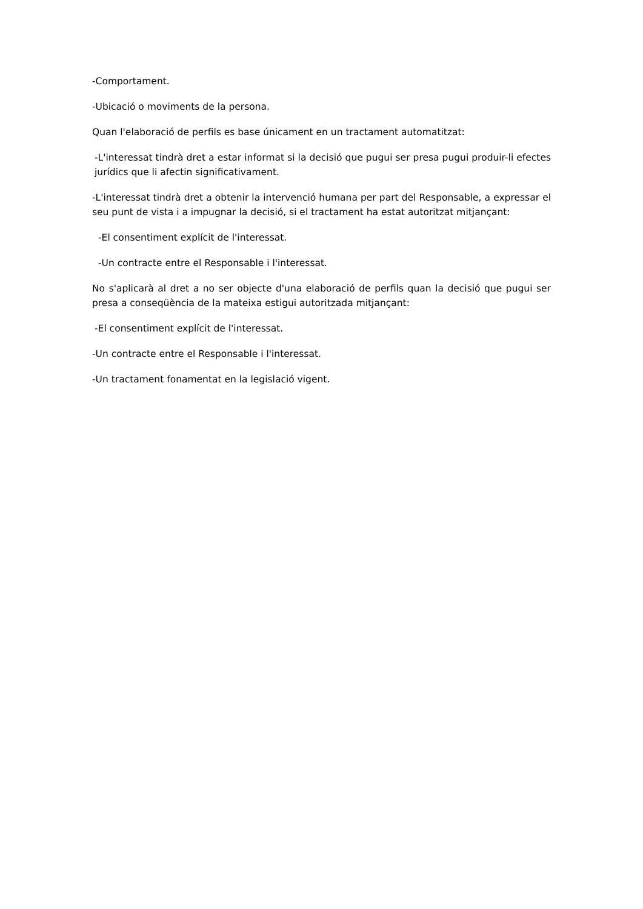-Comportament.
-Ubicació o moviments de la persona.
Quan l'elaboració de perfils es base únicament en un tractament automatitzat:
-L'interessat tindrà dret a estar informat si la decisió que pugui ser presa pugui produir-li efectes jurídics que li afectin significativament.
-L'interessat tindrà dret a obtenir la intervenció humana per part del Responsable, a expressar el seu punt de vista i a impugnar la decisió, si el tractament ha estat autoritzat mitjançant:
-El consentiment explícit de l'interessat.
-Un contracte entre el Responsable i l'interessat.
No s'aplicarà al dret a no ser objecte d'una elaboració de perfils quan la decisió que pugui ser presa a conseqüència de la mateixa estigui autoritzada mitjançant:
-El consentiment explícit de l'interessat.
-Un contracte entre el Responsable i l'interessat.
-Un tractament fonamentat en la legislació vigent.